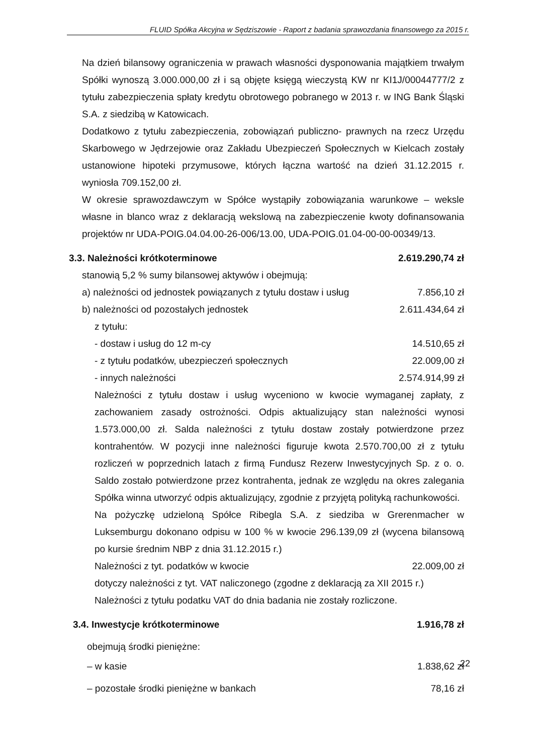FLUID Spółka Akcyjna w Sędziszowie - Raport z badania sprawozdania finansowego za 2015 r.
Na dzień bilansowy ograniczenia w prawach własności dysponowania majątkiem trwałym Spółki wynoszą 3.000.000,00 zł i są objęte księgą wieczystą KW nr KI1J/00044777/2 z tytułu zabezpieczenia spłaty kredytu obrotowego pobranego w 2013 r. w ING Bank Śląski S.A. z siedzibą w Katowicach.
Dodatkowo z tytułu zabezpieczenia, zobowiązań publiczno- prawnych na rzecz Urzędu Skarbowego w Jędrzejowie oraz Zakładu Ubezpieczeń Społecznych w Kielcach zostały ustanowione hipoteki przymusowe, których łączna wartość na dzień 31.12.2015 r. wyniosła 709.152,00 zł.
W okresie sprawozdawczym w Spółce wystąpiły zobowiązania warunkowe – weksle własne in blanco wraz z deklaracją wekslową na zabezpieczenie kwoty dofinansowania projektów nr UDA-POIG.04.04.00-26-006/13.00, UDA-POIG.01.04-00-00-00349/13.
3.3. Należności krótkoterminowe 2.619.290,74 zł
stanowią 5,2 % sumy bilansowej aktywów i obejmują:
| a) należności od jednostek powiązanych z tytułu dostaw i usług | 7.856,10 zł |
| b) należności od pozostałych jednostek | 2.611.434,64 zł |
| z tytułu: | |
| - dostaw i usług do 12 m-cy | 14.510,65 zł |
| - z tytułu podatków, ubezpieczeń społecznych | 22.009,00 zł |
| - innych należności | 2.574.914,99 zł |
Należności z tytułu dostaw i usług wyceniono w kwocie wymaganej zapłaty, z zachowaniem zasady ostrożności. Odpis aktualizujący stan należności wynosi 1.573.000,00 zł. Salda należności z tytułu dostaw zostały potwierdzone przez kontrahentów. W pozycji inne należności figuruje kwota 2.570.700,00 zł z tytułu rozliczeń w poprzednich latach z firmą Fundusz Rezerw Inwestycyjnych Sp. z o. o. Saldo zostało potwierdzone przez kontrahenta, jednak ze względu na okres zalegania Spółka winna utworzyć odpis aktualizujący, zgodnie z przyjętą polityką rachunkowości.
Na pożyczkę udzieloną Spółce Ribegla S.A. z siedziba w Grerenmacher w Luksemburgu dokonano odpisu w 100 % w kwocie 296.139,09 zł (wycena bilansową po kursie średnim NBP z dnia 31.12.2015 r.)
| Należności z tyt. podatków w kwocie | 22.009,00 zł |
dotyczy należności z tyt. VAT naliczonego (zgodne z deklaracją za XII 2015 r.)
Należności z tytułu podatku VAT do dnia badania nie zostały rozliczone.
3.4. Inwestycje krótkoterminowe 1.916,78 zł
obejmują środki pieniężne:
| – w kasie | 1.838,62 zł |
| – pozostałe środki pieniężne w bankach | 78,16 zł |
22